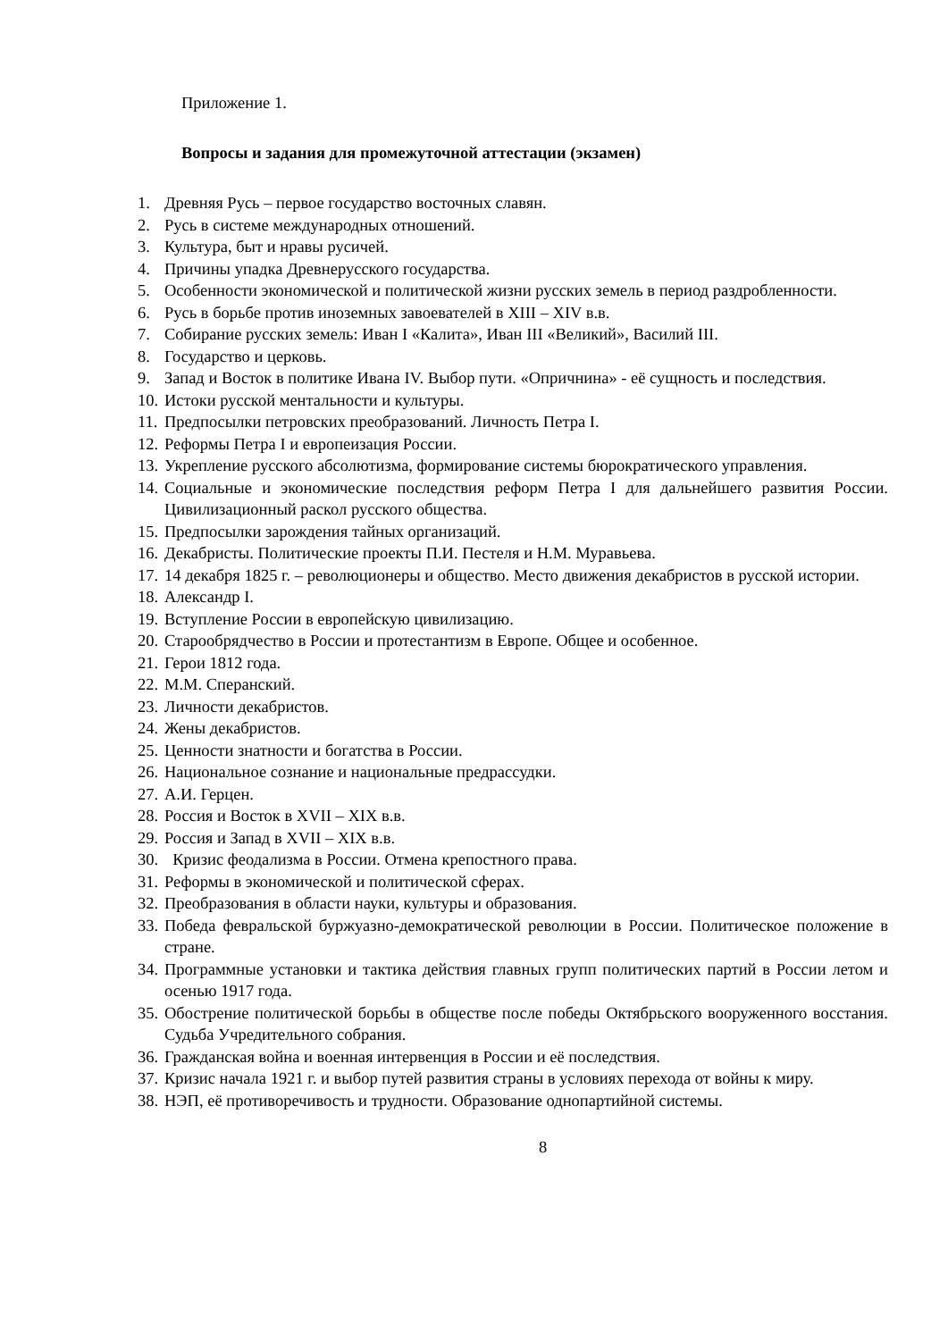Приложение 1.
Вопросы и задания для промежуточной аттестации (экзамен)
1. Древняя Русь – первое государство восточных славян.
2. Русь в системе международных отношений.
3. Культура, быт и нравы русичей.
4. Причины упадка Древнерусского государства.
5. Особенности экономической и политической жизни русских земель в период раздробленности.
6. Русь в борьбе против иноземных завоевателей в XIII – XIV в.в.
7. Собирание русских земель: Иван I «Калита», Иван III «Великий», Василий III.
8. Государство и церковь.
9. Запад и Восток в политике Ивана IV. Выбор пути. «Опричнина» - её сущность и последствия.
10. Истоки русской ментальности и культуры.
11. Предпосылки петровских преобразований. Личность Петра I.
12. Реформы Петра I и европеизация России.
13. Укрепление русского абсолютизма, формирование системы бюрократического управления.
14. Социальные и экономические последствия реформ Петра I для дальнейшего развития России. Цивилизационный раскол русского общества.
15. Предпосылки зарождения тайных организаций.
16. Декабристы. Политические проекты П.И. Пестеля и Н.М. Муравьева.
17. 14 декабря 1825 г. – революционеры и общество. Место движения декабристов в русской истории.
18. Александр I.
19. Вступление России в европейскую цивилизацию.
20. Старообрядчество в России и протестантизм в Европе. Общее и особенное.
21. Герои 1812 года.
22. М.М. Сперанский.
23. Личности декабристов.
24. Жены декабристов.
25. Ценности знатности и богатства в России.
26. Национальное сознание и национальные предрассудки.
27. А.И. Герцен.
28. Россия и Восток в XVII – XIX в.в.
29. Россия и Запад в XVII – XIX в.в.
30. Кризис феодализма в России. Отмена крепостного права.
31. Реформы в экономической и политической сферах.
32. Преобразования в области науки, культуры и образования.
33. Победа февральской буржуазно-демократической революции в России. Политическое положение в стране.
34. Программные установки и тактика действия главных групп политических партий в России летом и осенью 1917 года.
35. Обострение политической борьбы в обществе после победы Октябрьского вооруженного восстания. Судьба Учредительного собрания.
36. Гражданская война и военная интервенция в России и её последствия.
37. Кризис начала 1921 г. и выбор путей развития страны в условиях перехода от войны к миру.
38. НЭП, её противоречивость и трудности. Образование однопартийной системы.
8